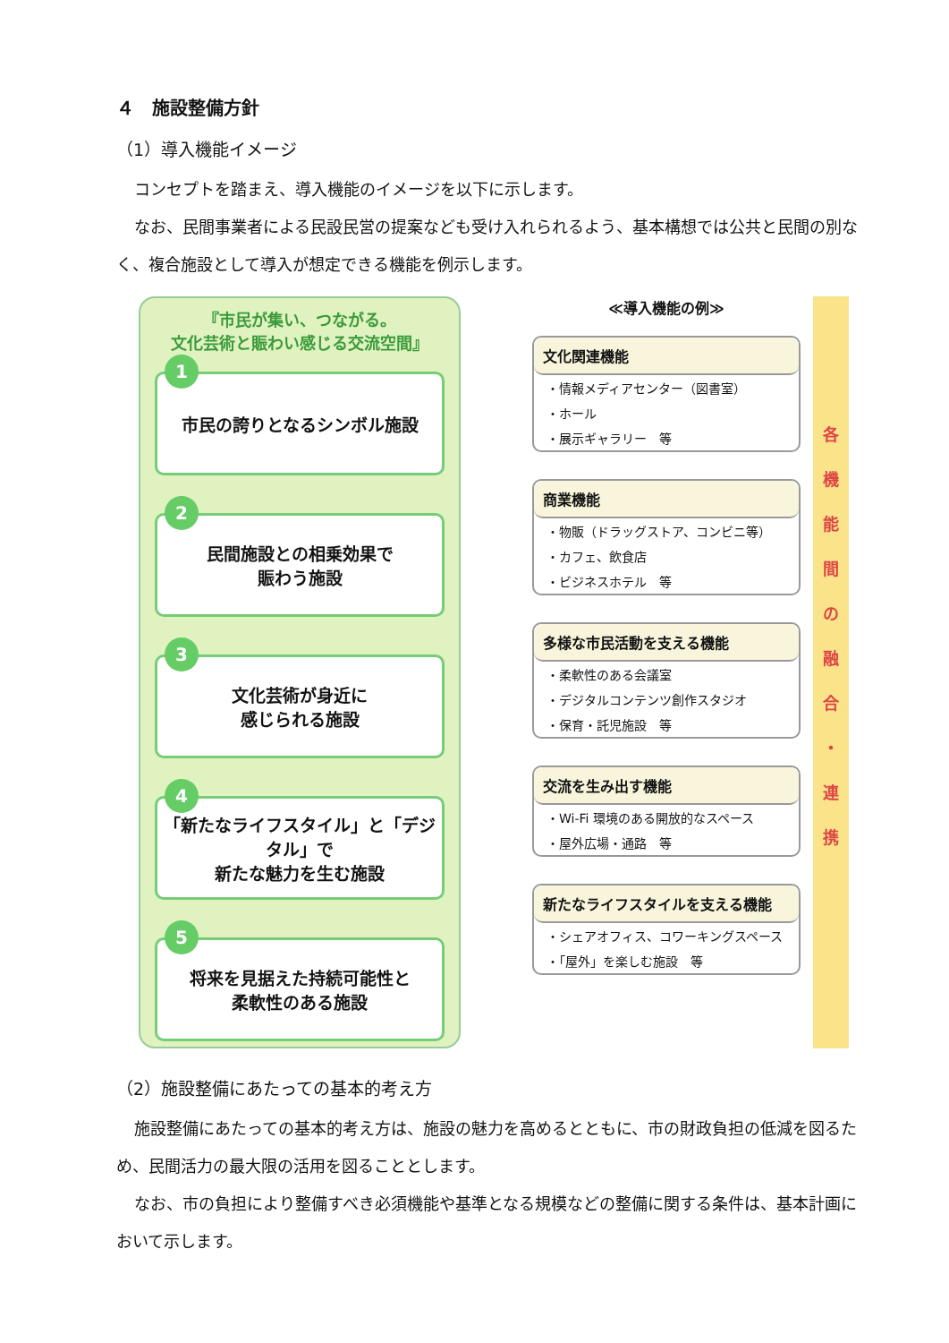４　施設整備方針
（1）導入機能イメージ
コンセプトを踏まえ、導入機能のイメージを以下に示します。
なお、民間事業者による民設民営の提案なども受け入れられるよう、基本構想では公共と民間の別なく、複合施設として導入が想定できる機能を例示します。
『市民が集い、つながる。
文化芸術と賑わい感じる交流空間』
1
市民の誇りとなるシンボル施設
2
民間施設との相乗効果で
賑わう施設
3
文化芸術が身近に
感じられる施設
4
「新たなライフスタイル」と「デジタル」で
新たな魅力を生む施設
5
将来を見据えた持続可能性と
柔軟性のある施設
≪導入機能の例≫
文化関連機能
・情報メディアセンター（図書室）
・ホール
・展示ギャラリー　等
商業機能
・物販（ドラッグストア、コンビニ等）
・カフェ、飲食店
・ビジネスホテル　等
多様な市民活動を支える機能
・柔軟性のある会議室
・デジタルコンテンツ創作スタジオ
・保育・託児施設　等
交流を生み出す機能
・Wi-Fi 環境のある開放的なスペース
・屋外広場・通路　等
新たなライフスタイルを支える機能
・シェアオフィス、コワーキングスペース
・「屋外」を楽しむ施設　等
各
機
能
間
の
融
合
・
連
携
（2）施設整備にあたっての基本的考え方
施設整備にあたっての基本的考え方は、施設の魅力を高めるとともに、市の財政負担の低減を図るため、民間活力の最大限の活用を図ることとします。
なお、市の負担により整備すべき必須機能や基準となる規模などの整備に関する条件は、基本計画において示します。